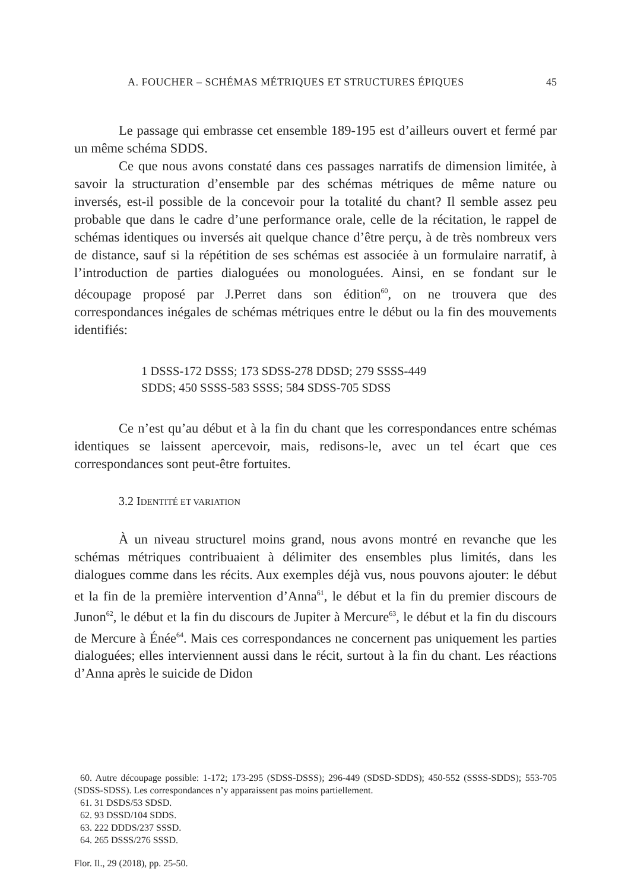A. FOUCHER – SCHÉMAS MÉTRIQUES ET STRUCTURES ÉPIQUES 45
Le passage qui embrasse cet ensemble 189-195 est d’ailleurs ouvert et fermé par un même schéma SDDS.
Ce que nous avons constaté dans ces passages narratifs de dimension limitée, à savoir la structuration d’ensemble par des schémas métriques de même nature ou inversés, est-il possible de la concevoir pour la totalité du chant? Il semble assez peu probable que dans le cadre d’une performance orale, celle de la récitation, le rappel de schémas identiques ou inversés ait quelque chance d’être perçu, à de très nombreux vers de distance, sauf si la répétition de ses schémas est associée à un formulaire narratif, à l’introduction de parties dialoguées ou monologuées. Ainsi, en se fondant sur le découpage proposé par J.Perret dans son édition<sup>60</sup>, on ne trouvera que des correspondances inégales de schémas métriques entre le début ou la fin des mouvements identifiés:
1 DSSS-172 DSSS; 173 SDSS-278 DDSD; 279 SSSS-449
SDDS; 450 SSSS-583 SSSS; 584 SDSS-705 SDSS
Ce n’est qu’au début et à la fin du chant que les correspondances entre schémas identiques se laissent apercevoir, mais, redisons-le, avec un tel écart que ces correspondances sont peut-être fortuites.
3.2 IDENTITÉ ET VARIATION
À un niveau structurel moins grand, nous avons montré en revanche que les schémas métriques contribuaient à délimiter des ensembles plus limités, dans les dialogues comme dans les récits. Aux exemples déjà vus, nous pouvons ajouter: le début et la fin de la première intervention d’Anna<sup>61</sup>, le début et la fin du premier discours de Junon<sup>62</sup>, le début et la fin du discours de Jupiter à Mercure<sup>63</sup>, le début et la fin du discours de Mercure à Énée<sup>64</sup>. Mais ces correspondances ne concernent pas uniquement les parties dialoguées; elles interviennent aussi dans le récit, surtout à la fin du chant. Les réactions d’Anna après le suicide de Didon
60. Autre découpage possible: 1-172; 173-295 (SDSS-DSSS); 296-449 (SDSD-SDDS); 450-552 (SSSS-SDDS); 553-705 (SDSS-SDSS). Les correspondances n’y apparaissent pas moins partiellement.
61. 31 DSDS/53 SDSD.
62. 93 DSSD/104 SDDS.
63. 222 DDDS/237 SSSD.
64. 265 DSSS/276 SSSD.
Flor. Il., 29 (2018), pp. 25-50.